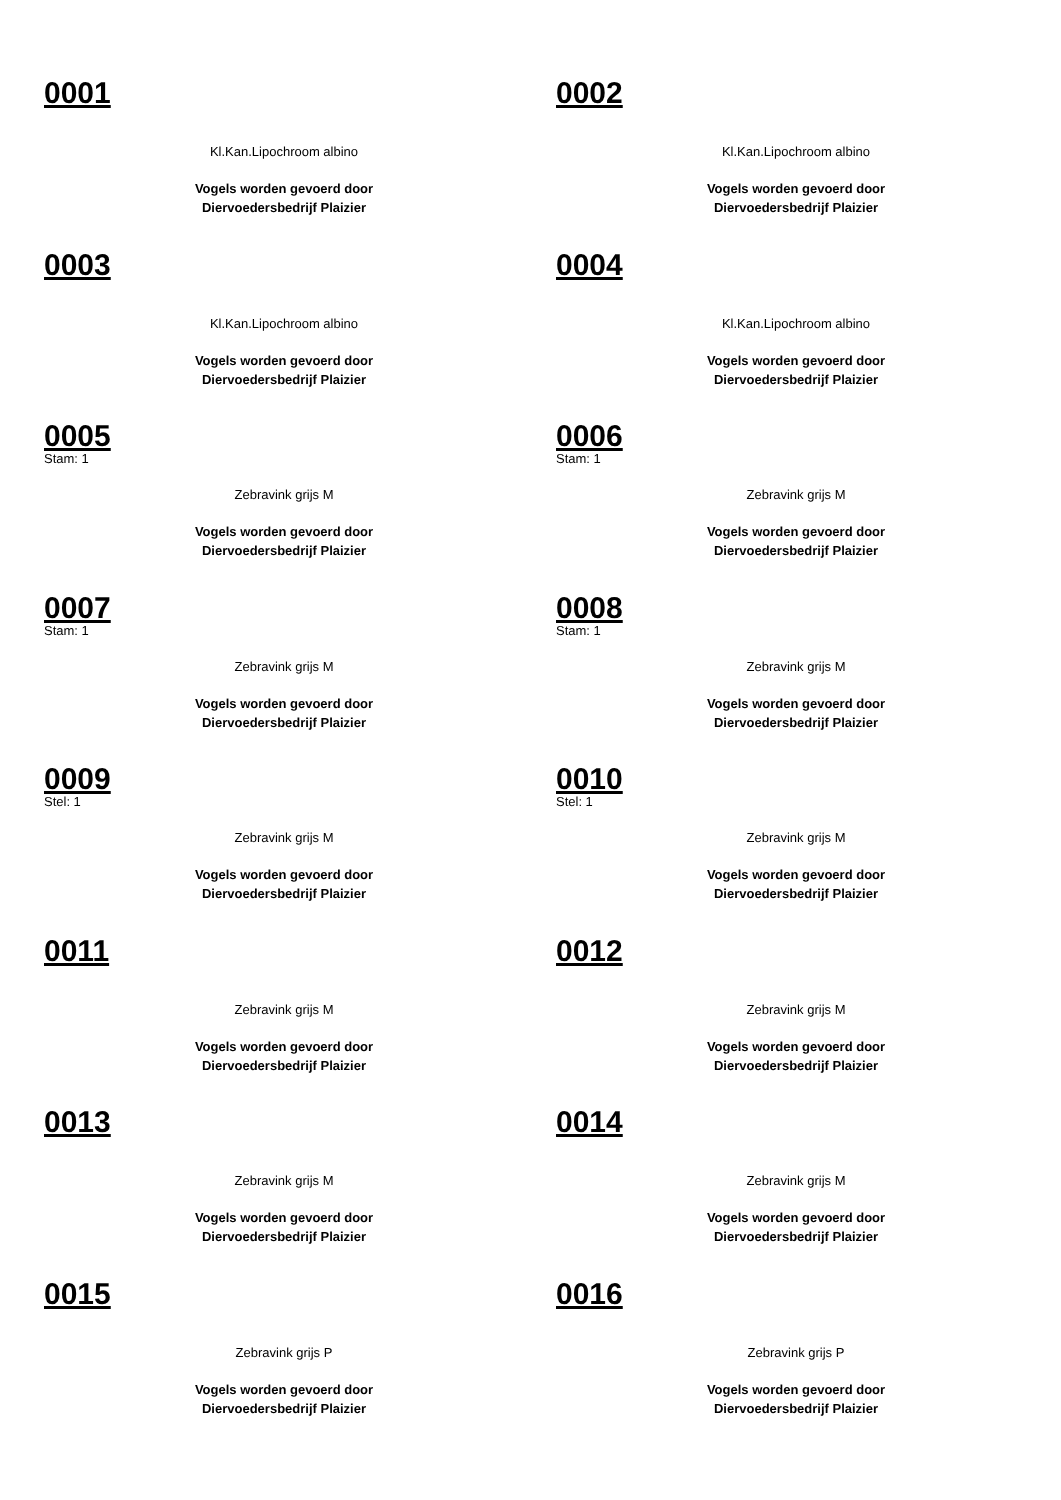0001
Kl.Kan.Lipochroom albino
Vogels worden gevoerd door
Diervoedersbedrijf Plaizier
0002
Kl.Kan.Lipochroom albino
Vogels worden gevoerd door
Diervoedersbedrijf Plaizier
0003
Kl.Kan.Lipochroom albino
Vogels worden gevoerd door
Diervoedersbedrijf Plaizier
0004
Kl.Kan.Lipochroom albino
Vogels worden gevoerd door
Diervoedersbedrijf Plaizier
0005
Stam: 1
Zebravink grijs M
Vogels worden gevoerd door
Diervoedersbedrijf Plaizier
0006
Stam: 1
Zebravink grijs M
Vogels worden gevoerd door
Diervoedersbedrijf Plaizier
0007
Stam: 1
Zebravink grijs M
Vogels worden gevoerd door
Diervoedersbedrijf Plaizier
0008
Stam: 1
Zebravink grijs M
Vogels worden gevoerd door
Diervoedersbedrijf Plaizier
0009
Stel: 1
Zebravink grijs M
Vogels worden gevoerd door
Diervoedersbedrijf Plaizier
0010
Stel: 1
Zebravink grijs M
Vogels worden gevoerd door
Diervoedersbedrijf Plaizier
0011
Zebravink grijs M
Vogels worden gevoerd door
Diervoedersbedrijf Plaizier
0012
Zebravink grijs M
Vogels worden gevoerd door
Diervoedersbedrijf Plaizier
0013
Zebravink grijs M
Vogels worden gevoerd door
Diervoedersbedrijf Plaizier
0014
Zebravink grijs M
Vogels worden gevoerd door
Diervoedersbedrijf Plaizier
0015
Zebravink grijs P
Vogels worden gevoerd door
Diervoedersbedrijf Plaizier
0016
Zebravink grijs P
Vogels worden gevoerd door
Diervoedersbedrijf Plaizier